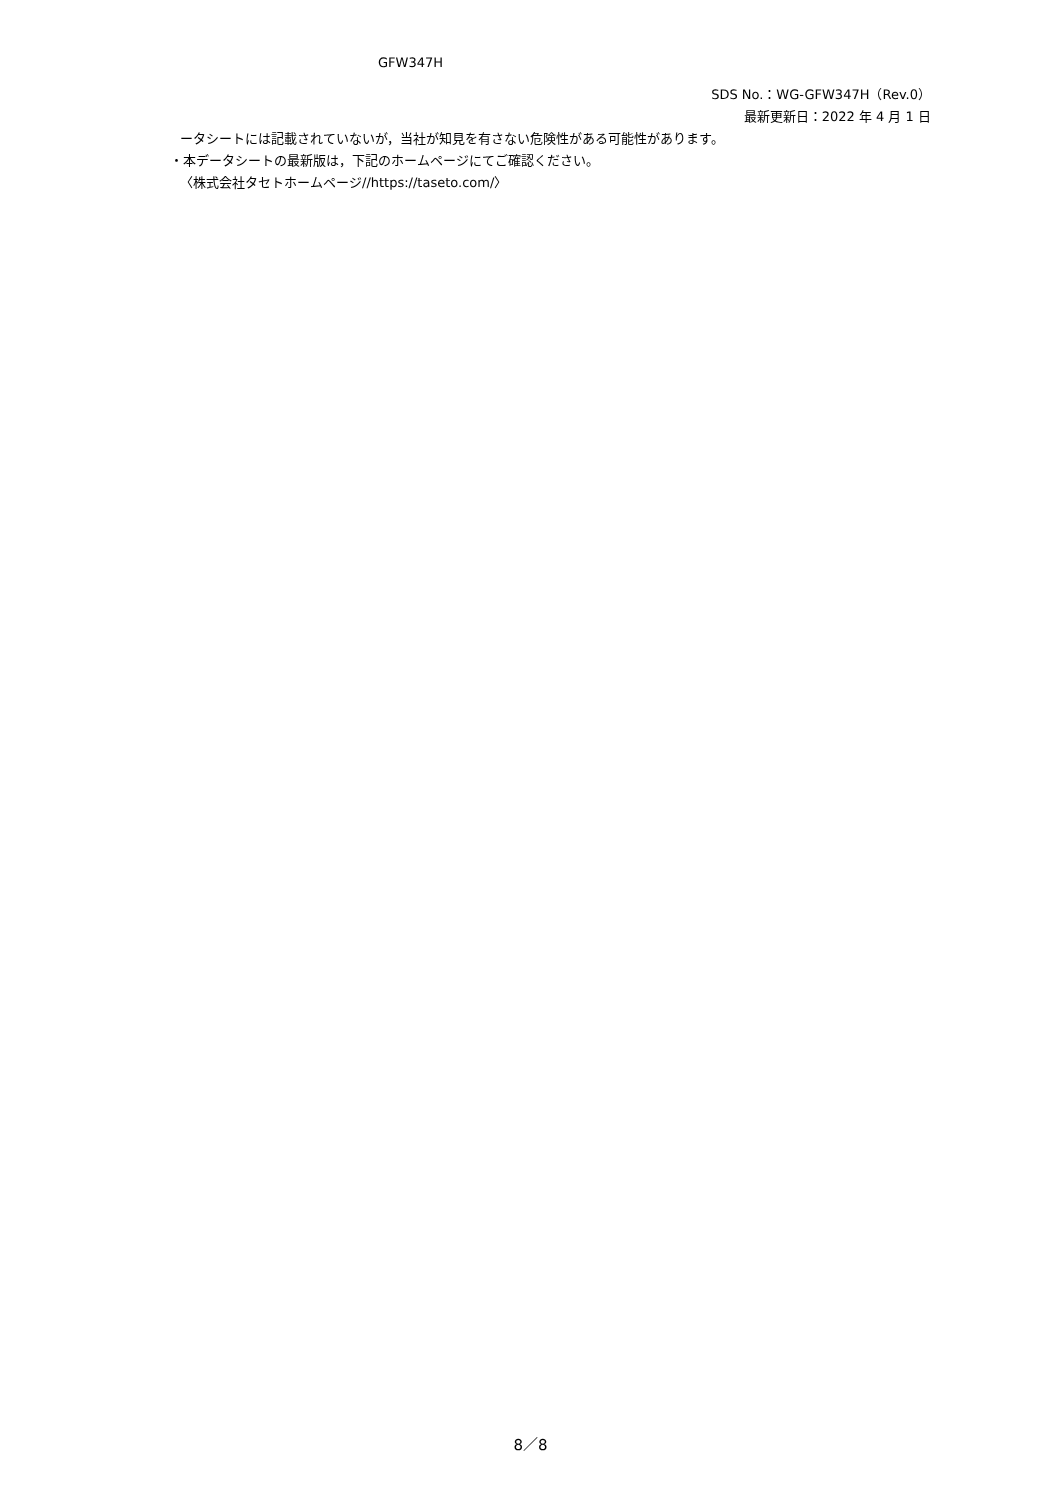GFW347H
SDS No.：WG-GFW347H（Rev.0）
最新更新日：2022 年 4 月 1 日
ータシートには記載されていないが，当社が知見を有さない危険性がある可能性があります。
・本データシートの最新版は，下記のホームページにてご確認ください。
〈株式会社タセトホームページ//https://taseto.com/〉
8／8